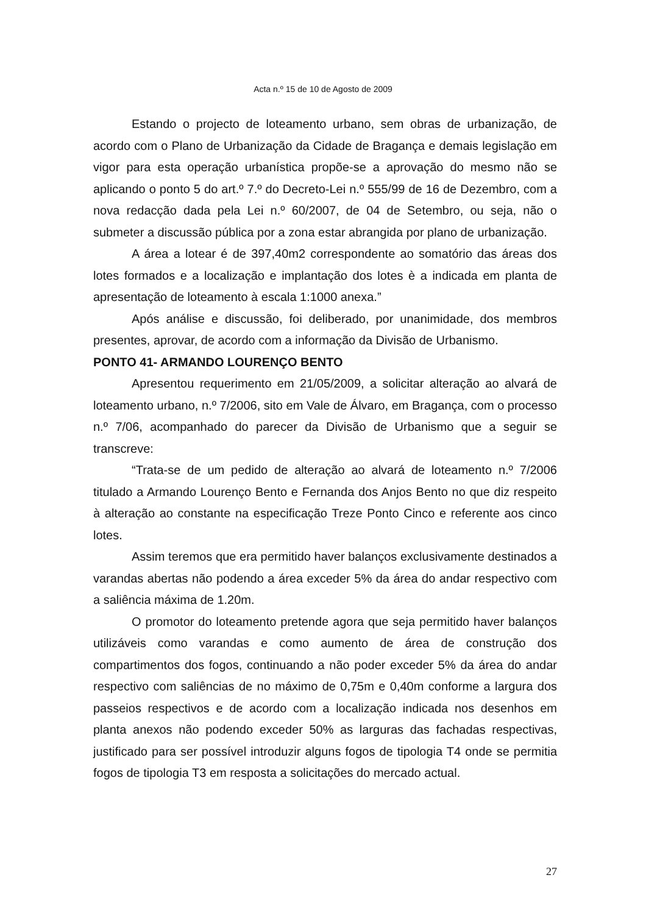Acta n.º 15 de 10 de Agosto de 2009
Estando o projecto de loteamento urbano, sem obras de urbanização, de acordo com o Plano de Urbanização da Cidade de Bragança e demais legislação em vigor para esta operação urbanística propõe-se a aprovação do mesmo não se aplicando o ponto 5 do art.º 7.º do Decreto-Lei n.º 555/99 de 16 de Dezembro, com a nova redacção dada pela Lei n.º 60/2007, de 04 de Setembro, ou seja, não o submeter a discussão pública por a zona estar abrangida por plano de urbanização.
A área a lotear é de 397,40m2 correspondente ao somatório das áreas dos lotes formados e a localização e implantação dos lotes è a indicada em planta de apresentação de loteamento à escala 1:1000 anexa.”
Após análise e discussão, foi deliberado, por unanimidade, dos membros presentes, aprovar, de acordo com a informação da Divisão de Urbanismo.
PONTO 41- ARMANDO LOURENÇO BENTO
Apresentou requerimento em 21/05/2009, a solicitar alteração ao alvará de loteamento urbano, n.º 7/2006, sito em Vale de Álvaro, em Bragança, com o processo n.º 7/06, acompanhado do parecer da Divisão de Urbanismo que a seguir se transcreve:
“Trata-se de um pedido de alteração ao alvará de loteamento n.º 7/2006 titulado a Armando Lourenço Bento e Fernanda dos Anjos Bento no que diz respeito à alteração ao constante na especificação Treze Ponto Cinco e referente aos cinco lotes.
Assim teremos que era permitido haver balanços exclusivamente destinados a varandas abertas não podendo a área exceder 5% da área do andar respectivo com a saliência máxima de 1.20m.
O promotor do loteamento pretende agora que seja permitido haver balanços utilizáveis como varandas e como aumento de área de construção dos compartimentos dos fogos, continuando a não poder exceder 5% da área do andar respectivo com saliências de no máximo de 0,75m e 0,40m conforme a largura dos passeios respectivos e de acordo com a localização indicada nos desenhos em planta anexos não podendo exceder 50% as larguras das fachadas respectivas, justificado para ser possível introduzir alguns fogos de tipologia T4 onde se permitia fogos de tipologia T3 em resposta a solicitações do mercado actual.
27